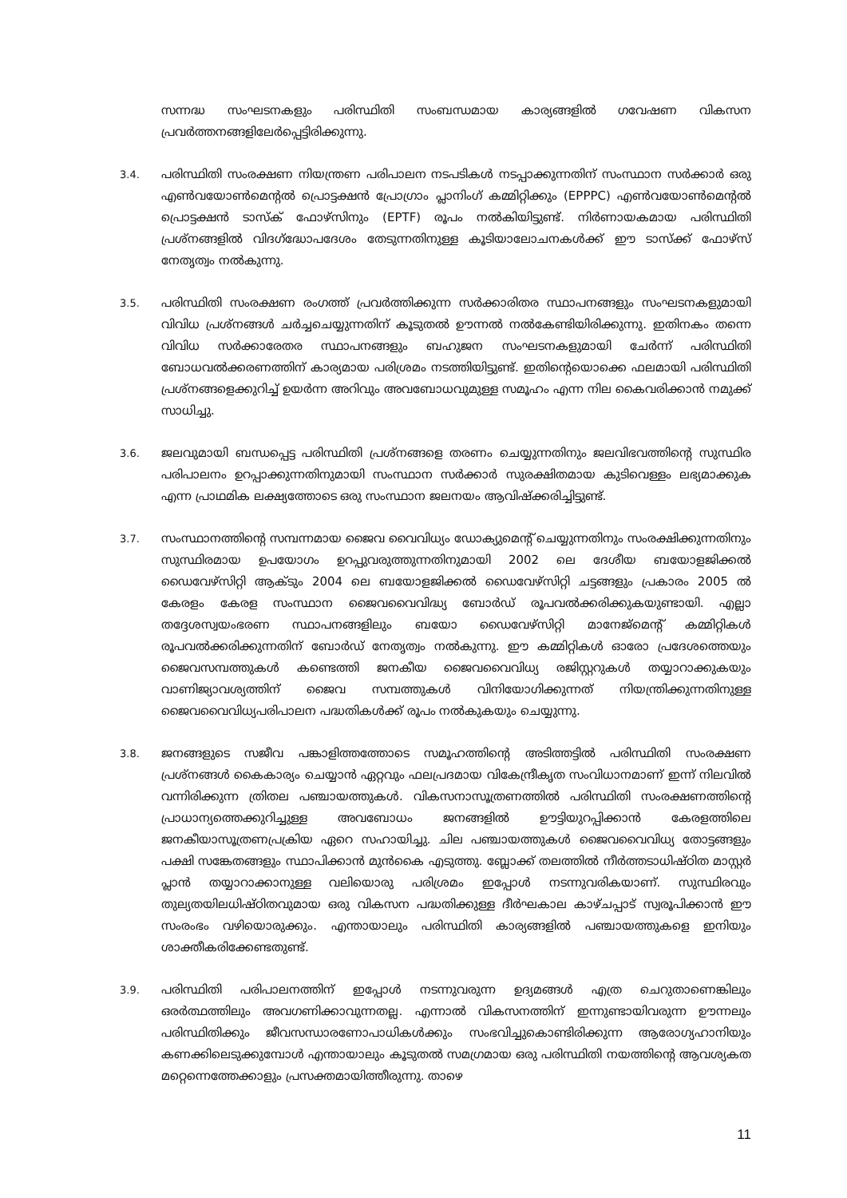സന്നദ്ധ സംഘടനകളും പരിസ്ഥിതി സംബന്ധമായ കാര്യങ്ങളിൽ ഗവേഷണ വികസന പ്രവർത്തനങ്ങളിലേർപ്പെട്ടിരിക്കുന്നു.
3.4.
പരിസ്ഥിതി സംരക്ഷണ നിയന്ത്രണ പരിപാലന നടപടികൾ നടപ്പാക്കുന്നതിന് സംസ്ഥാന സർക്കാർ ഒരു എൺവയോൺമെന്റൽ പ്രൊട്ടക്ഷൻ പ്രോഗ്രാം പ്ലാനിംഗ് കമ്മിറ്റിക്കും (EPPPC) എൺവയോൺമെന്റൽ പ്രൊട്ടക്ഷൻ ടാസ്ക് ഫോഴ്സിനും (EPTF) രൂപം നൽകിയിട്ടുണ്ട്. നിർണായകമായ പരിസ്ഥിതി പ്രശ്നങ്ങളിൽ വിദഗ്ദ്ധോപദേശം തേടുന്നതിനുള്ള കൂടിയാലോചനകൾക്ക് ഈ ടാസ്ക്ക് ഫോഴ്സ് നേതൃത്വം നൽകുന്നു.
3.5.
പരിസ്ഥിതി സംരക്ഷണ രംഗത്ത് പ്രവർത്തിക്കുന്ന സർക്കാരിതര സ്ഥാപനങ്ങളും സംഘടനകളുമായി വിവിധ പ്രശ്നങ്ങൾ ചർച്ചചെയ്യുന്നതിന് കൂടുതൽ ഊന്നൽ നൽകേണ്ടിയിരിക്കുന്നു. ഇതിനകം തന്നെ വിവിധ സർക്കാരേതര സ്ഥാപനങ്ങളും ബഹുജന സംഘടനകളുമായി ചേർന്ന് പരിസ്ഥിതി ബോധവൽക്കരണത്തിന് കാര്യമായ പരിശ്രമം നടത്തിയിട്ടുണ്ട്. ഇതിന്റെയൊക്കെ ഫലമായി പരിസ്ഥിതി പ്രശ്നങ്ങളെക്കുറിച്ച് ഉയർന്ന അറിവും അവബോധവുമുള്ള സമൂഹം എന്ന നില കൈവരിക്കാൻ നമുക്ക് സാധിച്ചു.
3.6.
ജലവുമായി ബന്ധപ്പെട്ട പരിസ്ഥിതി പ്രശ്നങ്ങളെ തരണം ചെയ്യുന്നതിനും ജലവിഭവത്തിന്റെ സുസ്ഥിര പരിപാലനം ഉറപ്പാക്കുന്നതിനുമായി സംസ്ഥാന സർക്കാർ സുരക്ഷിതമായ കുടിവെള്ളം ലഭ്യമാക്കുക എന്ന പ്രാഥമിക ലക്ഷ്യത്തോടെ ഒരു സംസ്ഥാന ജലനയം ആവിഷ്ക്കരിച്ചിട്ടുണ്ട്.
3.7.
സംസ്ഥാനത്തിന്റെ സമ്പന്നമായ ജൈവ വൈവിധ്യം ഡോക്യുമെന്റ് ചെയ്യുന്നതിനും സംരക്ഷിക്കുന്നതിനും സുസ്ഥിരമായ ഉപയോഗം ഉറപ്പുവരുത്തുന്നതിനുമായി 2002 ലെ ദേശീയ ബയോളജിക്കൽ ഡൈവേഴ്സിറ്റി ആക്ടും 2004 ലെ ബയോളജിക്കൽ ഡൈവേഴ്സിറ്റി ചട്ടങ്ങളും പ്രകാരം 2005 ൽ കേരളം കേരള സംസ്ഥാന ജൈവവൈവിദ്ധ്യ ബോർഡ് രൂപവൽക്കരിക്കുകയുണ്ടായി. എല്ലാ തദ്ദേശസ്വയംഭരണ സ്ഥാപനങ്ങളിലും ബയോ ഡൈവേഴ്സിറ്റി മാനേജ്മെന്റ് കമ്മിറ്റികൾ രൂപവൽക്കരിക്കുന്നതിന് ബോർഡ് നേതൃത്വം നൽകുന്നു. ഈ കമ്മിറ്റികൾ ഓരോ പ്രദേശത്തെയും ജൈവസമ്പത്തുകൾ കണ്ടെത്തി ജനകീയ ജൈവവൈവിധ്യ രജിസ്റ്ററുകൾ തയ്യാറാക്കുകയും വാണിജ്യാവശ്യത്തിന് ജൈവ സമ്പത്തുകൾ വിനിയോഗിക്കുന്നത് നിയന്ത്രിക്കുന്നതിനുള്ള ജൈവവൈവിധ്യപരിപാലന പദ്ധതികൾക്ക് രൂപം നൽകുകയും ചെയ്യുന്നു.
3.8.
ജനങ്ങളുടെ സജീവ പങ്കാളിത്തത്തോടെ സമൂഹത്തിന്റെ അടിത്തട്ടിൽ പരിസ്ഥിതി സംരക്ഷണ പ്രശ്നങ്ങൾ കൈകാര്യം ചെയ്യാൻ ഏറ്റവും ഫലപ്രദമായ വികേന്ദ്രീകൃത സംവിധാനമാണ് ഇന്ന് നിലവിൽ വന്നിരിക്കുന്ന ത്രിതല പഞ്ചായത്തുകൾ. വികസനാസൂത്രണത്തിൽ പരിസ്ഥിതി സംരക്ഷണത്തിന്റെ പ്രാധാന്യത്തെക്കുറിച്ചുള്ള അവബോധം ജനങ്ങളിൽ ഊട്ടിയുറപ്പിക്കാൻ കേരളത്തിലെ ജനകീയാസൂത്രണപ്രക്രിയ ഏറെ സഹായിച്ചു. ചില പഞ്ചായത്തുകൾ ജൈവവൈവിധ്യ തോട്ടങ്ങളും പക്ഷി സങ്കേതങ്ങളും സ്ഥാപിക്കാൻ മുൻകൈ എടുത്തു. ബ്ലോക്ക് തലത്തിൽ നീർത്തടാധിഷ്ഠിത മാസ്റ്റർ പ്ലാൻ തയ്യാറാക്കാനുള്ള വലിയൊരു പരിശ്രമം ഇപ്പോൾ നടന്നുവരികയാണ്. സുസ്ഥിരവും തുല്യതയിലധിഷ്ഠിതവുമായ ഒരു വികസന പദ്ധതിക്കുള്ള ദീർഘകാല കാഴ്ചപ്പാട് സ്വരൂപിക്കാൻ ഈ സംരംഭം വഴിയൊരുക്കും. എന്തായാലും പരിസ്ഥിതി കാര്യങ്ങളിൽ പഞ്ചായത്തുകളെ ഇനിയും ശാക്തീകരിക്കേണ്ടതുണ്ട്.
3.9.
പരിസ്ഥിതി പരിപാലനത്തിന് ഇപ്പോൾ നടന്നുവരുന്ന ഉദ്യമങ്ങൾ എത്ര ചെറുതാണെങ്കിലും ഒരർത്ഥത്തിലും അവഗണിക്കാവുന്നതല്ല. എന്നാൽ വികസനത്തിന് ഇന്നുണ്ടായിവരുന്ന ഊന്നലും പരിസ്ഥിതിക്കും ജീവസന്ധാരണോപാധികൾക്കും സംഭവിച്ചുകൊണ്ടിരിക്കുന്ന ആരോഗ്യഹാനിയും കണക്കിലെടുക്കുമ്പോൾ എന്തായാലും കൂടുതൽ സമഗ്രമായ ഒരു പരിസ്ഥിതി നയത്തിന്റെ ആവശ്യകത മറ്റെന്നെത്തേക്കാളും പ്രസക്തമായിത്തീരുന്നു. താഴെ
11